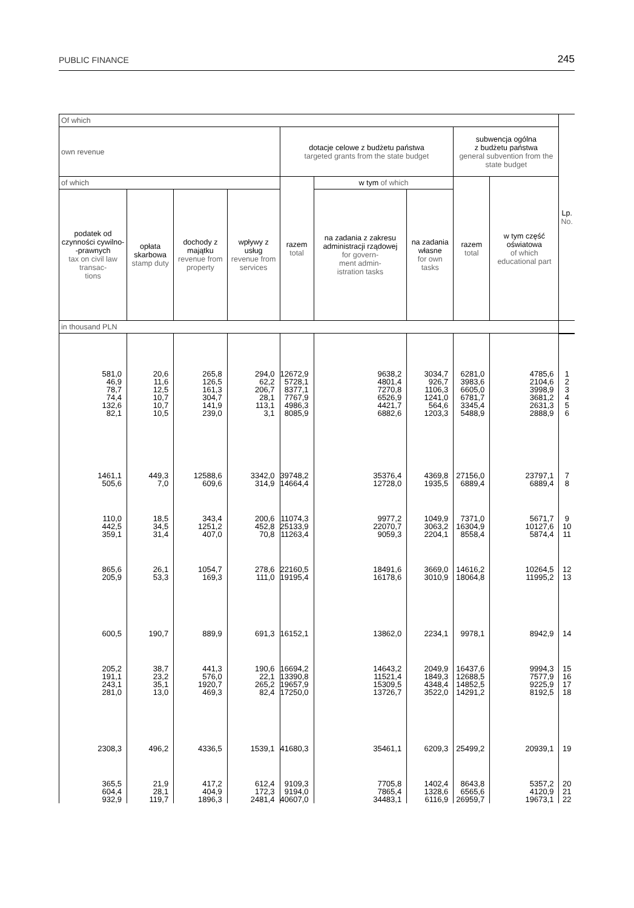PUBLIC FINANCE 245
| Of which | | | | | | | | | Lp. No. |
| --- | --- | --- | --- | --- | --- | --- | --- | --- | --- |
| own revenue | | | | dotacje celowe z budżetu państwa targeted grants from the state budget | | | subwencja ogólna z budżetu państwa general subvention from the state budget | | |
| of which | | | | razem total | w tym of which | | razem total | w tym część oświatowa of which educational part | |
| podatek od czynności cywilno- -prawnych tax on civil law transac- tions | opłata skarbowa stamp duty | dochody z majątku revenue from property | wpływy z usług revenue from services | | na zadania z zakresu administracji rządowej for govern- ment admin- istration tasks | na zadania własne for own tasks | | | |
| in thousand PLN | | | | | | | | | |
| 581,0 46,9 78,7 74,4 132,6 82,1 | 20,6 11,6 12,5 10,7 10,7 10,5 | 265,8 126,5 161,3 304,7 141,9 239,0 | 294,0 62,2 206,7 28,1 113,1 3,1 | 12672,9 5728,1 8377,1 7767,9 4986,3 8085,9 | 9638,2 4801,4 7270,8 6526,9 4421,7 6882,6 | 3034,7 926,7 1106,3 1241,0 564,6 1203,3 | 6281,0 3983,6 6605,0 6781,7 3345,4 5488,9 | 4785,6 2104,6 3998,9 3681,2 2631,3 2888,9 | 1 2 3 4 5 6 |
| 1461,1 505,6 | 449,3 7,0 | 12588,6 609,6 | 3342,0 314,9 | 39748,2 14664,4 | 35376,4 12728,0 | 4369,8 1935,5 | 27156,0 6889,4 | 23797,1 6889,4 | 7 8 |
| 110,0 442,5 359,1 | 18,5 34,5 31,4 | 343,4 1251,2 407,0 | 200,6 452,8 70,8 | 11074,3 25133,9 11263,4 | 9977,2 22070,7 9059,3 | 1049,9 3063,2 2204,1 | 7371,0 16304,9 8558,4 | 5671,7 10127,6 5874,4 | 9 10 11 |
| 865,6 205,9 | 26,1 53,3 | 1054,7 169,3 | 278,6 111,0 | 22160,5 19195,4 | 18491,6 16178,6 | 3669,0 3010,9 | 14616,2 18064,8 | 10264,5 11995,2 | 12 13 |
| 600,5 | 190,7 | 889,9 | 691,3 | 16152,1 | 13862,0 | 2234,1 | 9978,1 | 8942,9 | 14 |
| 205,2 191,1 243,1 281,0 | 38,7 23,2 35,1 13,0 | 441,3 576,0 1920,7 469,3 | 190,6 22,1 265,2 82,4 | 16694,2 13390,8 19657,9 17250,0 | 14643,2 11521,4 15309,5 13726,7 | 2049,9 1849,3 4348,4 3522,0 | 16437,6 12688,5 14852,5 14291,2 | 9994,3 7577,9 9225,9 8192,5 | 15 16 17 18 |
| 2308,3 | 496,2 | 4336,5 | 1539,1 | 41680,3 | 35461,1 | 6209,3 | 25499,2 | 20939,1 | 19 |
| 365,5 604,4 932,9 | 21,9 28,1 119,7 | 417,2 404,9 1896,3 | 612,4 172,3 2481,4 | 9109,3 9194,0 40607,0 | 7705,8 7865,4 34483,1 | 1402,4 1328,6 6116,9 | 8643,8 6565,6 26959,7 | 5357,2 4120,9 19673,1 | 20 21 22 |